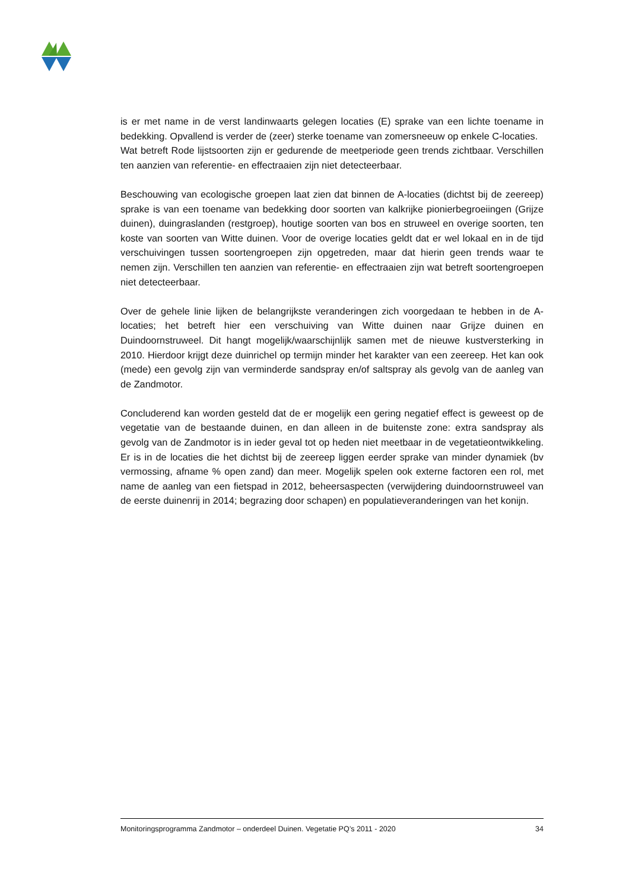is er met name in de verst landinwaarts gelegen locaties (E) sprake van een lichte toename in bedekking. Opvallend is verder de (zeer) sterke toename van zomersneeuw op enkele C-locaties.
Wat betreft Rode lijstsoorten zijn er gedurende de meetperiode geen trends zichtbaar. Verschillen ten aanzien van referentie- en effectraaien zijn niet detecteerbaar.
Beschouwing van ecologische groepen laat zien dat binnen de A-locaties (dichtst bij de zeereep) sprake is van een toename van bedekking door soorten van kalkrijke pionierbegroeiingen (Grijze duinen), duingraslanden (restgroep), houtige soorten van bos en struweel en overige soorten, ten koste van soorten van Witte duinen. Voor de overige locaties geldt dat er wel lokaal en in de tijd verschuivingen tussen soortengroepen zijn opgetreden, maar dat hierin geen trends waar te nemen zijn. Verschillen ten aanzien van referentie- en effectraaien zijn wat betreft soortengroepen niet detecteerbaar.
Over de gehele linie lijken de belangrijkste veranderingen zich voorgedaan te hebben in de A-locaties; het betreft hier een verschuiving van Witte duinen naar Grijze duinen en Duindoornstruweel. Dit hangt mogelijk/waarschijnlijk samen met de nieuwe kustversterking in 2010. Hierdoor krijgt deze duinrichel op termijn minder het karakter van een zeereep. Het kan ook (mede) een gevolg zijn van verminderde sandspray en/of saltspray als gevolg van de aanleg van de Zandmotor.
Concluderend kan worden gesteld dat de er mogelijk een gering negatief effect is geweest op de vegetatie van de bestaande duinen, en dan alleen in de buitenste zone: extra sandspray als gevolg van de Zandmotor is in ieder geval tot op heden niet meetbaar in de vegetatieontwikkeling. Er is in de locaties die het dichtst bij de zeereep liggen eerder sprake van minder dynamiek (bv vermossing, afname % open zand) dan meer. Mogelijk spelen ook externe factoren een rol, met name de aanleg van een fietspad in 2012, beheersaspecten (verwijdering duindoornstruweel van de eerste duinenrij in 2014; begrazing door schapen) en populatieveranderingen van het konijn.
Monitoringsprogramma Zandmotor – onderdeel Duinen. Vegetatie PQ’s 2011 - 2020 34